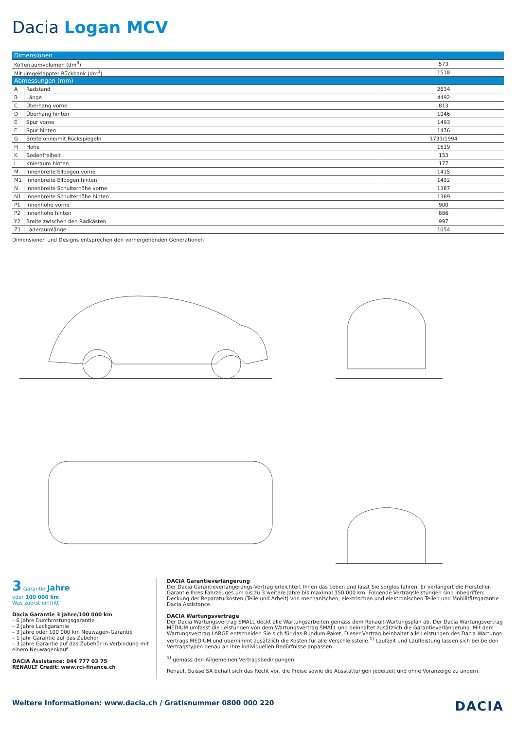Dacia Logan MCV
| Dimensionen | | |
| --- | --- | --- |
| Kofferraumvolumen (dm<sup>3</sup>) | | 573 |
| Mit umgeklappter Rückbank (dm<sup>3</sup>) | | 1518 |
| Abmessungen (mm) | | |
| A | Radstand | 2634 |
| B | Länge | 4492 |
| C | Überhang vorne | 813 |
| D | Überhang hinten | 1046 |
| E | Spur vorne | 1493 |
| F | Spur hinten | 1476 |
| G | Breite ohne/mit Rückspiegeln | 1733/1994 |
| H | Höhe | 1519 |
| K | Bodenfreiheit | 153 |
| L | Knieraum hinten | 177 |
| M | Innenbreite Ellbogen vorne | 1415 |
| M1 | Innenbreite Ellbogen hinten | 1432 |
| N | Innenbreite Schulterhöhe vorne | 1387 |
| N1 | Innenbreite Schulterhöhe hinten | 1389 |
| P1 | Innenhöhe vorne | 900 |
| P2 | Innenhöhe hinten | 886 |
| Y2 | Breite zwischen den Radkästen | 997 |
| Z1 | Laderaumlänge | 1054 |
Dimensionen und Designs entsprechen den vorhergehenden Generationen
3 Garantie Jahre
oder 100 000 km
Was zuerst eintritt
Dacia Garantie 3 Jahre/100 000 km
– 6 Jahre Durchrostungsgarantie
– 2 Jahre Lackgarantie
– 3 Jahre oder 100 000 km Neuwagen-Garantie
– 1 Jahr Garantie auf das Zubehör
– 3 Jahre Garantie auf das Zubehör in Verbindung mit einem Neuwagenkauf
DACIA Assistance: 044 777 03 75
RENAULT Credit: www.rci-finance.ch
DACIA Garantieverlängerung
Der Dacia Garantieverlängerungs-Vertrag erleichtert Ihnen das Leben und lässt Sie sorglos fahren. Er verlängert die Hersteller-Garantie Ihres Fahrzeuges um bis zu 3 weitere Jahre bis maximal 150 000 km. Folgende Vertragsleistungen sind inbegriffen: Deckung der Reparaturkosten (Teile und Arbeit) von mechanischen, elektrischen und elektronischen Teilen und Mobilitätsgarantie Dacia Assistance.
DACIA Wartungsverträge
Der Dacia Wartungsvertrag SMALL deckt alle Wartungsarbeiten gemäss dem Renault-Wartungsplan ab. Der Dacia Wartungsvertrag MEDIUM umfasst die Leistungen von dem Wartungsvertrag SMALL und beinhaltet zusätzlich die Garantieverlängerung. Mit dem Wartungsvertrag LARGE entscheiden Sie sich für das-Rundum-Paket. Dieser Vertrag beinhaltet alle Leistungen des Dacia Wartungs-vertrags MEDIUM und übernimmt zusätzlich die Kosten für alle Verschleissteile.<sup>1)</sup> Laufzeit und Laufleistung lassen sich bei beiden Vertragstypen genau an Ihre individuellen Bedürfnisse anpassen.
<sup>1)</sup> gemäss den Allgemeinen Vertragsbedingungen.
Renault Suisse SA behält sich das Recht vor, die Preise sowie die Ausstattungen jederzeit und ohne Voranzeige zu ändern.
Weitere Informationen: www.dacia.ch / Gratisnummer 0800 000 220 DACIA